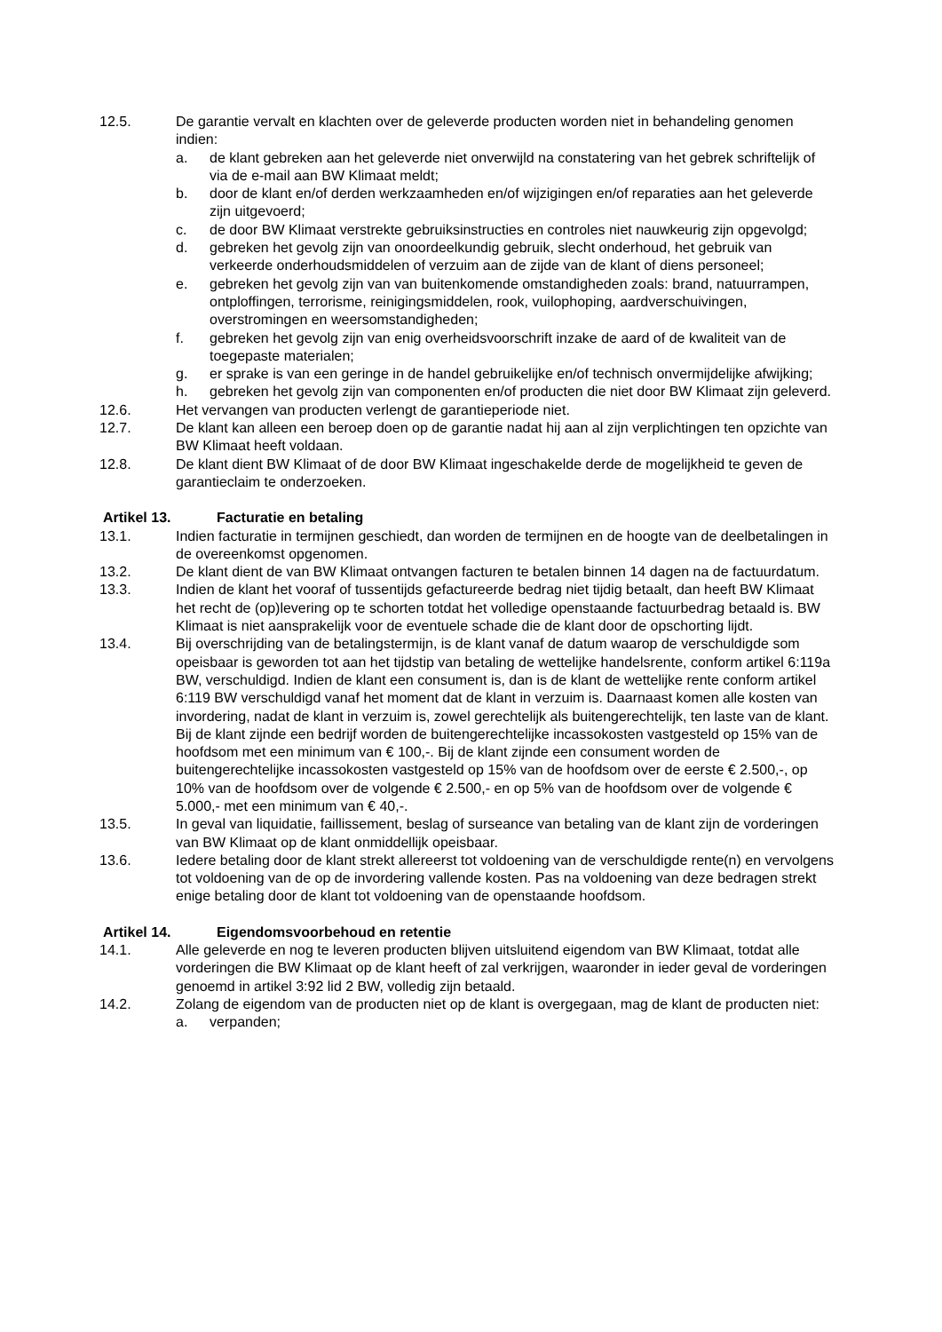12.5. De garantie vervalt en klachten over de geleverde producten worden niet in behandeling genomen indien:
a. de klant gebreken aan het geleverde niet onverwijld na constatering van het gebrek schriftelijk of via de e-mail aan BW Klimaat meldt;
b. door de klant en/of derden werkzaamheden en/of wijzigingen en/of reparaties aan het geleverde zijn uitgevoerd;
c. de door BW Klimaat verstrekte gebruiksinstructies en controles niet nauwkeurig zijn opgevolgd;
d. gebreken het gevolg zijn van onoordeelkundig gebruik, slecht onderhoud, het gebruik van verkeerde onderhoudsmiddelen of verzuim aan de zijde van de klant of diens personeel;
e. gebreken het gevolg zijn van van buitenkomende omstandigheden zoals: brand, natuurrampen, ontploffingen, terrorisme, reinigingsmiddelen, rook, vuilophoping, aardverschuivingen, overstromingen en weersomstandigheden;
f. gebreken het gevolg zijn van enig overheidsvoorschrift inzake de aard of de kwaliteit van de toegepaste materialen;
g. er sprake is van een geringe in de handel gebruikelijke en/of technisch onvermijdelijke afwijking;
h. gebreken het gevolg zijn van componenten en/of producten die niet door BW Klimaat zijn geleverd.
12.6. Het vervangen van producten verlengt de garantieperiode niet.
12.7. De klant kan alleen een beroep doen op de garantie nadat hij aan al zijn verplichtingen ten opzichte van BW Klimaat heeft voldaan.
12.8. De klant dient BW Klimaat of de door BW Klimaat ingeschakelde derde de mogelijkheid te geven de garantieclaim te onderzoeken.
Artikel 13. Facturatie en betaling
13.1. Indien facturatie in termijnen geschiedt, dan worden de termijnen en de hoogte van de deelbetalingen in de overeenkomst opgenomen.
13.2. De klant dient de van BW Klimaat ontvangen facturen te betalen binnen 14 dagen na de factuurdatum.
13.3. Indien de klant het vooraf of tussentijds gefactureerde bedrag niet tijdig betaalt, dan heeft BW Klimaat het recht de (op)levering op te schorten totdat het volledige openstaande factuurbedrag betaald is. BW Klimaat is niet aansprakelijk voor de eventuele schade die de klant door de opschorting lijdt.
13.4. Bij overschrijding van de betalingstermijn, is de klant vanaf de datum waarop de verschuldigde som opeisbaar is geworden tot aan het tijdstip van betaling de wettelijke handelsrente, conform artikel 6:119a BW, verschuldigd. Indien de klant een consument is, dan is de klant de wettelijke rente conform artikel 6:119 BW verschuldigd vanaf het moment dat de klant in verzuim is. Daarnaast komen alle kosten van invordering, nadat de klant in verzuim is, zowel gerechtelijk als buitengerechtelijk, ten laste van de klant. Bij de klant zijnde een bedrijf worden de buitengerechtelijke incassokosten vastgesteld op 15% van de hoofdsom met een minimum van € 100,-. Bij de klant zijnde een consument worden de buitengerechtelijke incassokosten vastgesteld op 15% van de hoofdsom over de eerste € 2.500,-, op 10% van de hoofdsom over de volgende € 2.500,- en op 5% van de hoofdsom over de volgende € 5.000,- met een minimum van € 40,-.
13.5. In geval van liquidatie, faillissement, beslag of surseance van betaling van de klant zijn de vorderingen van BW Klimaat op de klant onmiddellijk opeisbaar.
13.6. Iedere betaling door de klant strekt allereerst tot voldoening van de verschuldigde rente(n) en vervolgens tot voldoening van de op de invordering vallende kosten. Pas na voldoening van deze bedragen strekt enige betaling door de klant tot voldoening van de openstaande hoofdsom.
Artikel 14. Eigendomsvoorbehoud en retentie
14.1. Alle geleverde en nog te leveren producten blijven uitsluitend eigendom van BW Klimaat, totdat alle vorderingen die BW Klimaat op de klant heeft of zal verkrijgen, waaronder in ieder geval de vorderingen genoemd in artikel 3:92 lid 2 BW, volledig zijn betaald.
14.2. Zolang de eigendom van de producten niet op de klant is overgegaan, mag de klant de producten niet:
a. verpanden;